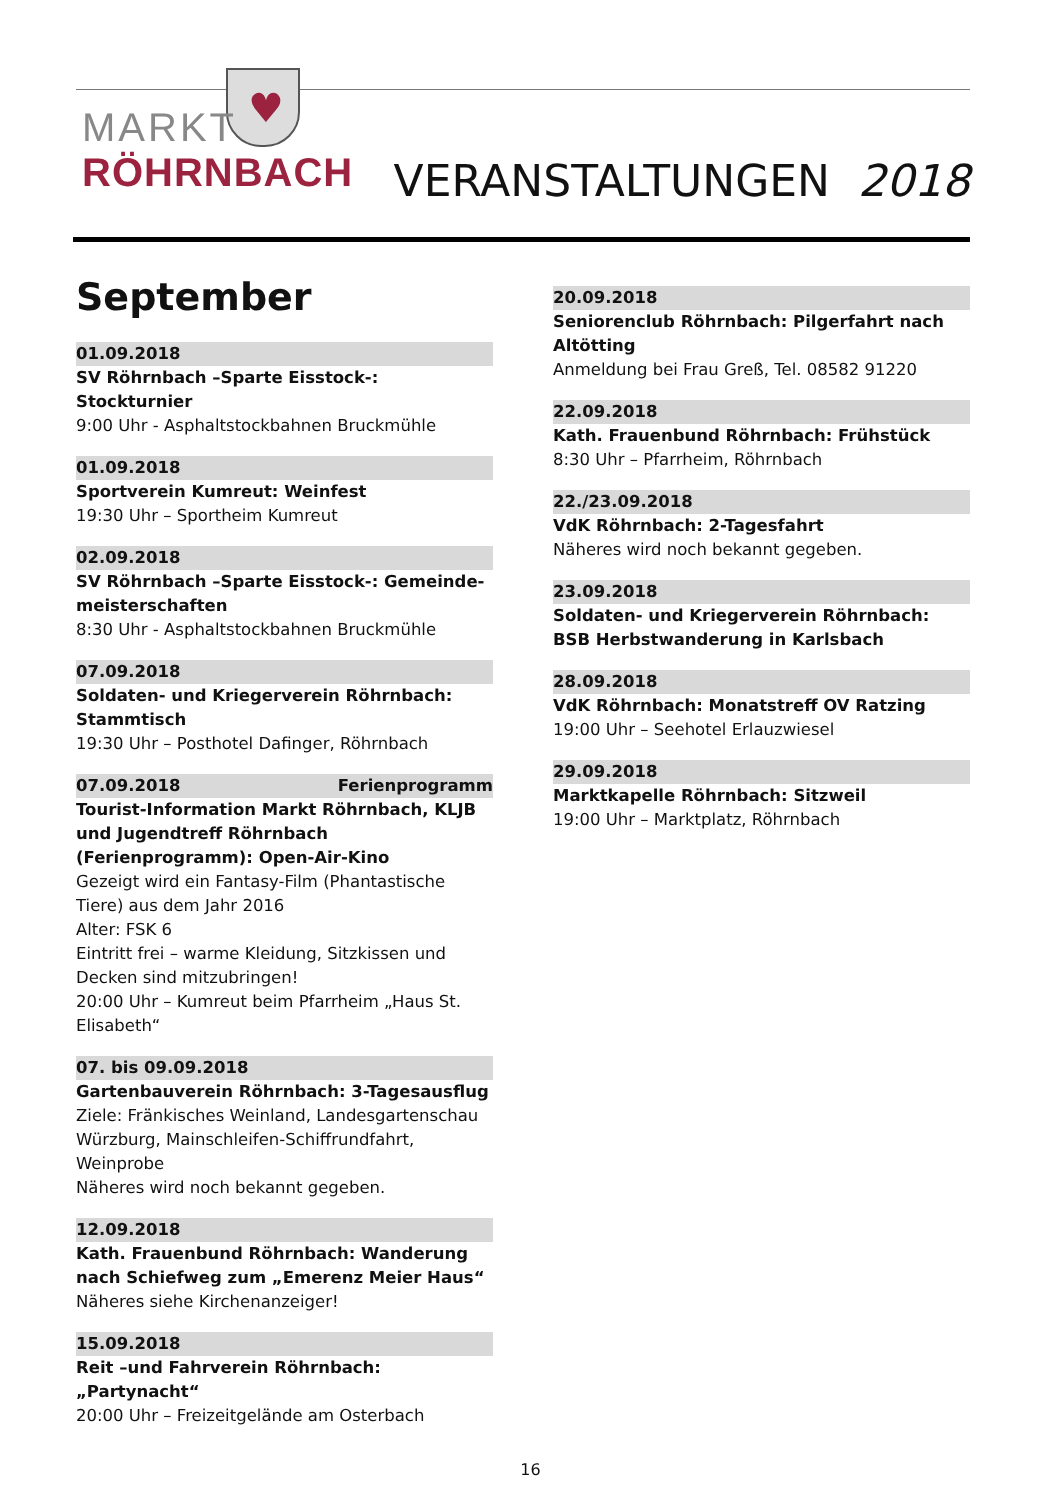♥
MARKT
RÖHRNBACH
VERANSTALTUNGEN 2018
September
01.09.2018
SV Röhrnbach –Sparte Eisstock-: Stockturnier
9:00 Uhr - Asphaltstockbahnen Bruckmühle
01.09.2018
Sportverein Kumreut: Weinfest
19:30 Uhr – Sportheim Kumreut
02.09.2018
SV Röhrnbach –Sparte Eisstock-: Gemeinde-meisterschaften
8:30 Uhr - Asphaltstockbahnen Bruckmühle
07.09.2018
Soldaten- und Kriegerverein Röhrnbach: Stammtisch
19:30 Uhr – Posthotel Dafinger, Röhrnbach
07.09.2018 Ferienprogramm
Tourist-Information Markt Röhrnbach, KLJB und Jugendtreff Röhrnbach (Ferienprogramm): Open-Air-Kino
Gezeigt wird ein Fantasy-Film (Phantastische Tiere) aus dem Jahr 2016
Alter: FSK 6
Eintritt frei – warme Kleidung, Sitzkissen und Decken sind mitzubringen!
20:00 Uhr – Kumreut beim Pfarrheim „Haus St. Elisabeth“
07. bis 09.09.2018
Gartenbauverein Röhrnbach: 3-Tagesausflug
Ziele: Fränkisches Weinland, Landesgartenschau Würzburg, Mainschleifen-Schiffrundfahrt, Weinprobe
Näheres wird noch bekannt gegeben.
12.09.2018
Kath. Frauenbund Röhrnbach: Wanderung nach Schiefweg zum „Emerenz Meier Haus“Näheres siehe Kirchenanzeiger!
15.09.2018
Reit –und Fahrverein Röhrnbach: „Partynacht“20:00 Uhr – Freizeitgelände am Osterbach
20.09.2018
Seniorenclub Röhrnbach: Pilgerfahrt nach Altötting
Anmeldung bei Frau Greß, Tel. 08582 91220
22.09.2018
Kath. Frauenbund Röhrnbach: Frühstück
8:30 Uhr – Pfarrheim, Röhrnbach
22./23.09.2018
VdK Röhrnbach: 2-Tagesfahrt
Näheres wird noch bekannt gegeben.
23.09.2018
Soldaten- und Kriegerverein Röhrnbach: BSB Herbstwanderung in Karlsbach
28.09.2018
VdK Röhrnbach: Monatstreff OV Ratzing
19:00 Uhr – Seehotel Erlauzwiesel
29.09.2018
Marktkapelle Röhrnbach: Sitzweil
19:00 Uhr – Marktplatz, Röhrnbach
16